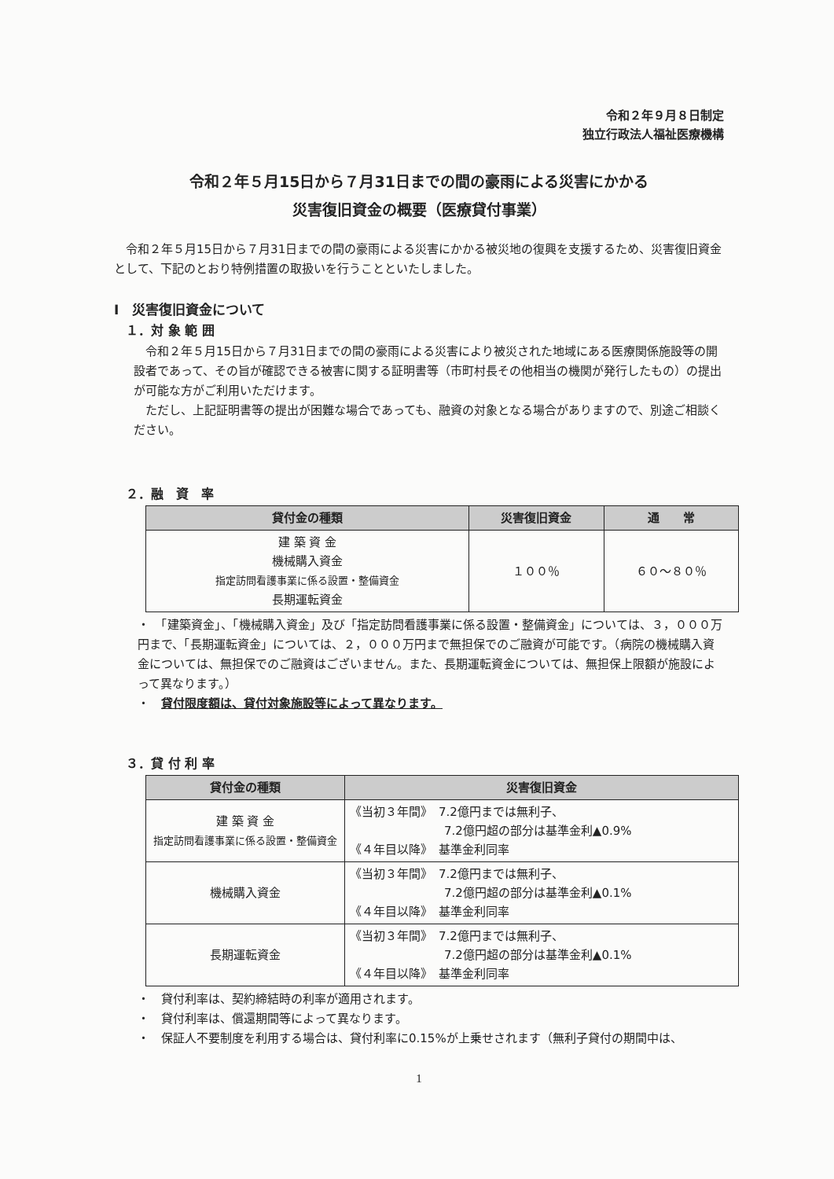令和２年９月８日制定
独立行政法人福祉医療機構
令和２年５月15日から７月31日までの間の豪雨による災害にかかる
災害復旧資金の概要（医療貸付事業）
　令和２年５月15日から７月31日までの間の豪雨による災害にかかる被災地の復興を支援するため、災害復旧資金として、下記のとおり特例措置の取扱いを行うことといたしました。
Ⅰ　災害復旧資金について
１．対 象 範 囲
　令和２年５月15日から７月31日までの間の豪雨による災害により被災された地域にある医療関係施設等の開設者であって、その旨が確認できる被害に関する証明書等（市町村長その他相当の機関が発行したもの）の提出が可能な方がご利用いただけます。
　ただし、上記証明書等の提出が困難な場合であっても、融資の対象となる場合がありますので、別途ご相談ください。
２．融　資　率
| 貸付金の種類 | 災害復旧資金 | 通 常 |
| --- | --- | --- |
| 建 築 資 金 機械購入資金 指定訪問看護事業に係る設置・整備資金 長期運転資金 | １００％ | ６０～８０％ |
・　「建築資金」、「機械購入資金」及び「指定訪問看護事業に係る設置・整備資金」については、３，０００万円まで、「長期運転資金」については、２，０００万円まで無担保でのご融資が可能です。（病院の機械購入資金については、無担保でのご融資はございません。また、長期運転資金については、無担保上限額が施設によって異なります。）
・　貸付限度額は、貸付対象施設等によって異なります。
３．貸 付 利 率
| 貸付金の種類 | 災害復旧資金 |
| --- | --- |
| 建 築 資 金 指定訪問看護事業に係る設置・整備資金 | 《当初３年間》 7.2億円までは無利子、 7.2億円超の部分は基準金利▲0.9% 《４年目以降》 基準金利同率 |
| 機械購入資金 | 《当初３年間》 7.2億円までは無利子、 7.2億円超の部分は基準金利▲0.1% 《４年目以降》 基準金利同率 |
| 長期運転資金 | 《当初３年間》 7.2億円までは無利子、 7.2億円超の部分は基準金利▲0.1% 《４年目以降》 基準金利同率 |
・　貸付利率は、契約締結時の利率が適用されます。
・　貸付利率は、償還期間等によって異なります。
・　保証人不要制度を利用する場合は、貸付利率に0.15%が上乗せされます（無利子貸付の期間中は、
1